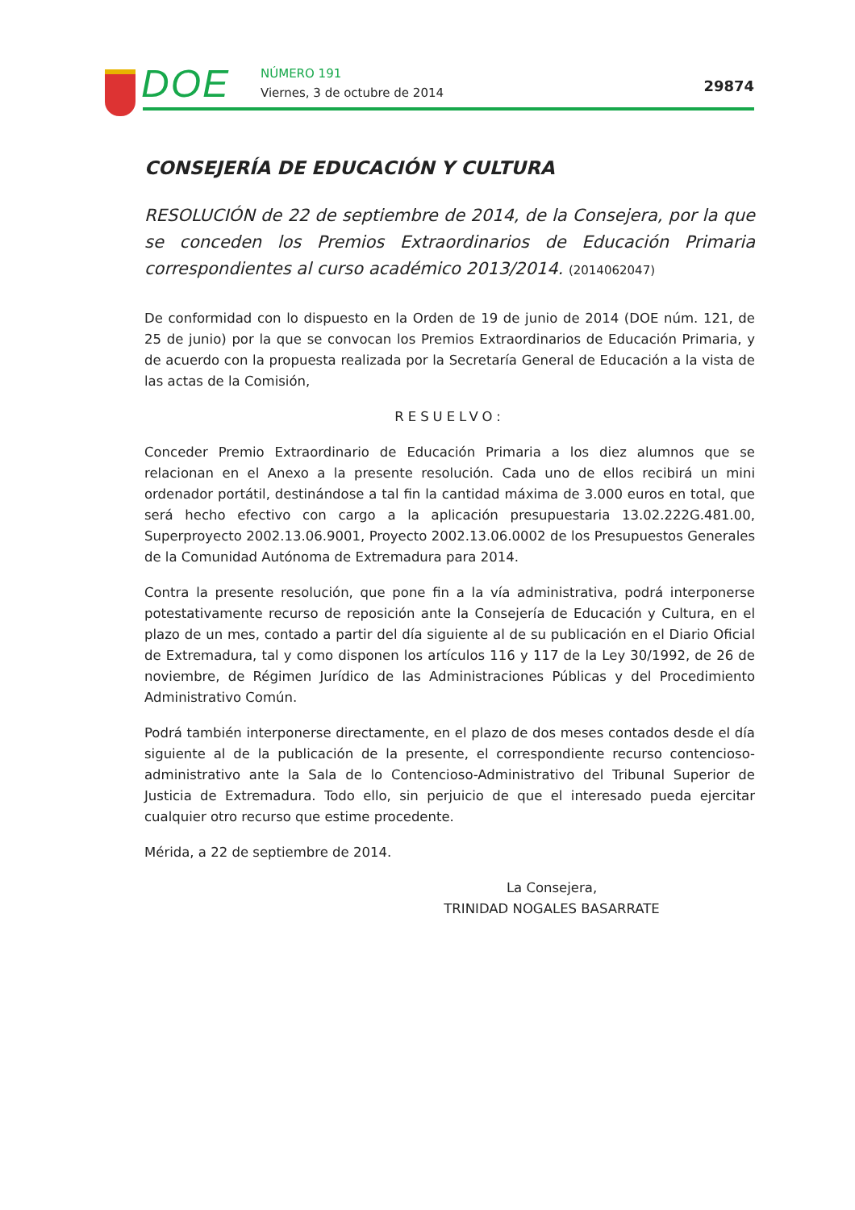DOE NÚMERO 191
Viernes, 3 de octubre de 2014 29874
CONSEJERÍA DE EDUCACIÓN Y CULTURA
RESOLUCIÓN de 22 de septiembre de 2014, de la Consejera, por la que se conceden los Premios Extraordinarios de Educación Primaria correspondientes al curso académico 2013/2014. (2014062047)
De conformidad con lo dispuesto en la Orden de 19 de junio de 2014 (DOE núm. 121, de 25 de junio) por la que se convocan los Premios Extraordinarios de Educación Primaria, y de acuerdo con la propuesta realizada por la Secretaría General de Educación a la vista de las actas de la Comisión,
RESUELVO:
Conceder Premio Extraordinario de Educación Primaria a los diez alumnos que se relacionan en el Anexo a la presente resolución. Cada uno de ellos recibirá un mini ordenador portátil, destinándose a tal fin la cantidad máxima de 3.000 euros en total, que será hecho efectivo con cargo a la aplicación presupuestaria 13.02.222G.481.00, Superproyecto 2002.13.06.9001, Proyecto 2002.13.06.0002 de los Presupuestos Generales de la Comunidad Autónoma de Extremadura para 2014.
Contra la presente resolución, que pone fin a la vía administrativa, podrá interponerse potestativamente recurso de reposición ante la Consejería de Educación y Cultura, en el plazo de un mes, contado a partir del día siguiente al de su publicación en el Diario Oficial de Extremadura, tal y como disponen los artículos 116 y 117 de la Ley 30/1992, de 26 de noviembre, de Régimen Jurídico de las Administraciones Públicas y del Procedimiento Administrativo Común.
Podrá también interponerse directamente, en el plazo de dos meses contados desde el día siguiente al de la publicación de la presente, el correspondiente recurso contencioso-administrativo ante la Sala de lo Contencioso-Administrativo del Tribunal Superior de Justicia de Extremadura. Todo ello, sin perjuicio de que el interesado pueda ejercitar cualquier otro recurso que estime procedente.
Mérida, a 22 de septiembre de 2014.
La Consejera,
TRINIDAD NOGALES BASARRATE